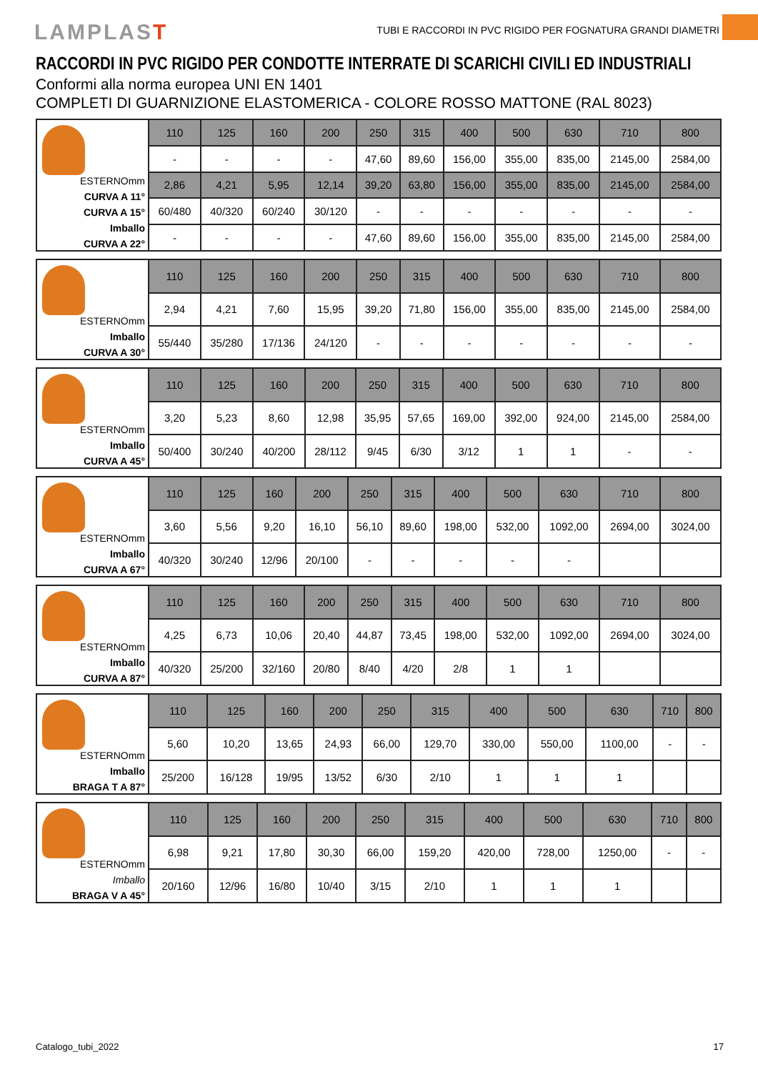LAMPLAST
TUBI E RACCORDI IN PVC RIGIDO PER FOGNATURA GRANDI DIAMETRI
RACCORDI IN PVC RIGIDO PER CONDOTTE INTERRATE DI SCARICHI CIVILI ED INDUSTRIALI
Conformi alla norma europea UNI EN 1401
COMPLETI DI GUARNIZIONE ELASTOMERICA - COLORE ROSSO MATTONE (RAL 8023)
| ESTERNOmm CURVA A 11° CURVA A 15° Imballo CURVA A 22° | 110 | 125 | 160 | 200 | 250 | 315 | 400 | 500 | 630 | 710 | 800 |
| | - | - | - | - | 47,60 | 89,60 | 156,00 | 355,00 | 835,00 | 2145,00 | 2584,00 |
| | 2,86 | 4,21 | 5,95 | 12,14 | 39,20 | 63,80 | 156,00 | 355,00 | 835,00 | 2145,00 | 2584,00 |
| | 60/480 | 40/320 | 60/240 | 30/120 | - | - | - | - | - | - | - |
| | - | - | - | - | 47,60 | 89,60 | 156,00 | 355,00 | 835,00 | 2145,00 | 2584,00 |
| ESTERNOmm Imballo CURVA A 30° | 110 | 125 | 160 | 200 | 250 | 315 | 400 | 500 | 630 | 710 | 800 |
| | 2,94 | 4,21 | 7,60 | 15,95 | 39,20 | 71,80 | 156,00 | 355,00 | 835,00 | 2145,00 | 2584,00 |
| | 55/440 | 35/280 | 17/136 | 24/120 | - | - | - | - | - | - | - |
| ESTERNOmm Imballo CURVA A 45° | 110 | 125 | 160 | 200 | 250 | 315 | 400 | 500 | 630 | 710 | 800 |
| | 3,20 | 5,23 | 8,60 | 12,98 | 35,95 | 57,65 | 169,00 | 392,00 | 924,00 | 2145,00 | 2584,00 |
| | 50/400 | 30/240 | 40/200 | 28/112 | 9/45 | 6/30 | 3/12 | 1 | 1 | - | - |
| ESTERNOmm Imballo CURVA A 67° | 110 | 125 | 160 | 200 | 250 | 315 | 400 | 500 | 630 | 710 | 800 |
| | 3,60 | 5,56 | 9,20 | 16,10 | 56,10 | 89,60 | 198,00 | 532,00 | 1092,00 | 2694,00 | 3024,00 |
| | 40/320 | 30/240 | 12/96 | 20/100 | - | - | - | - | - | | |
| ESTERNOmm Imballo CURVA A 87° | 110 | 125 | 160 | 200 | 250 | 315 | 400 | 500 | 630 | 710 | 800 |
| | 4,25 | 6,73 | 10,06 | 20,40 | 44,87 | 73,45 | 198,00 | 532,00 | 1092,00 | 2694,00 | 3024,00 |
| | 40/320 | 25/200 | 32/160 | 20/80 | 8/40 | 4/20 | 2/8 | 1 | 1 | | |
| ESTERNOmm Imballo BRAGA T A 87° | 110 | 125 | 160 | 200 | 250 | 315 | 400 | 500 | 630 | 710 | 800 |
| | 5,60 | 10,20 | 13,65 | 24,93 | 66,00 | 129,70 | 330,00 | 550,00 | 1100,00 | - | - |
| | 25/200 | 16/128 | 19/95 | 13/52 | 6/30 | 2/10 | 1 | 1 | 1 | | |
| ESTERNOmm Imballo BRAGA V A 45° | 110 | 125 | 160 | 200 | 250 | 315 | 400 | 500 | 630 | 710 | 800 |
| | 6,98 | 9,21 | 17,80 | 30,30 | 66,00 | 159,20 | 420,00 | 728,00 | 1250,00 | - | - |
| | 20/160 | 12/96 | 16/80 | 10/40 | 3/15 | 2/10 | 1 | 1 | 1 | | |
Catalogo_tubi_2022 17